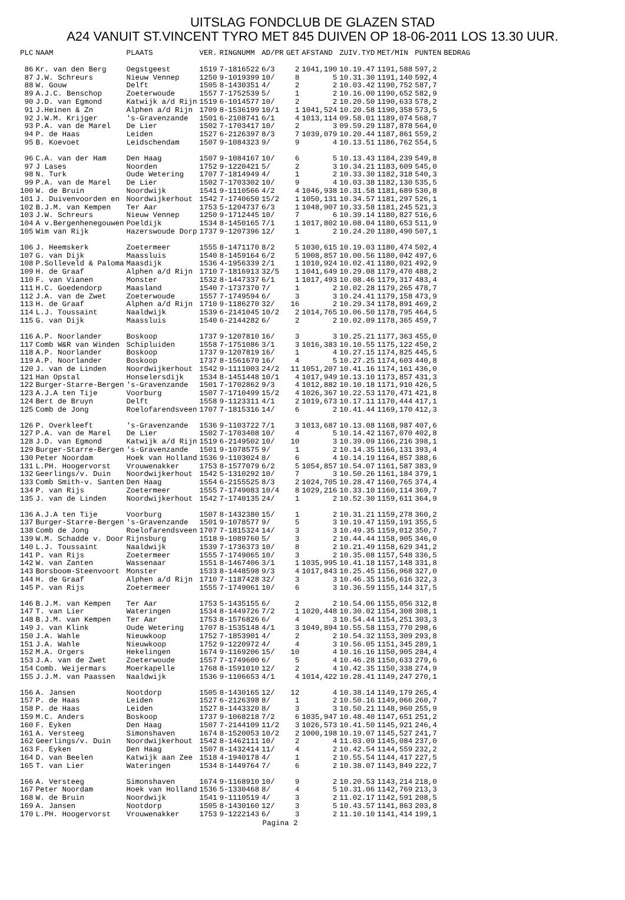UITSLAG FONDCLUB DE GLAZEN STAD
A24 VANUIT ST.VINCENT TYRO MET 845 DUIVEN OP 18-06-2011 LOS 13.30 UUR.
| PLC | NAAM | PLAATS | VER. | RINGNUMM | AD/PR | GET | AFSTAND | ZUIV.TYD | MET/MIN | PUNTEN | BEDRAG |
| --- | --- | --- | --- | --- | --- | --- | --- | --- | --- | --- | --- |
| 86 | Kr. van den Berg | Oegstgeest | 1519 | 7-1816522 | 6/3 | 2 | 1041,190 | 10.19.47 | 1191,588 | 597,2 | |
| 87 | J.W. Schreurs | Nieuw Vennep | 1250 | 9-1019399 | 10/ | 8 | 5 | 10.31.30 | 1191,140 | 592,4 | |
| 88 | W. Gouw | Delft | 1505 | 8-1430351 | 4/ | 2 | 2 | 10.03.42 | 1190,752 | 587,7 | |
| 89 | A.J.C. Benschop | Zoeterwoude | 1557 | 7-1752539 | 5/ | 1 | 2 | 10.16.00 | 1190,652 | 582,9 | |
| 90 | J.D. van Egmond | Katwijk a/d Rijn | 1519 | 6-1014577 | 10/ | 2 | 2 | 10.20.50 | 1190,633 | 578,2 | |
| 91 | J.Heinen & Zn | Alphen a/d Rijn | 1709 | 8-1536199 | 10/1 | 1 | 1041,524 | 10.20.58 | 1190,358 | 573,5 | |
| 92 | J.W.M. Krijger | 's-Gravenzande | 1501 | 6-2108741 | 6/1 | 4 | 1013,114 | 09.58.01 | 1189,074 | 568,7 | |
| 93 | P.A. van de Marel | De Lier | 1502 | 7-1703417 | 10/ | 2 | 3 | 09.59.29 | 1187,878 | 564,0 | |
| 94 | P. de Haas | Leiden | 1527 | 6-2126397 | 8/3 | 7 | 1039,079 | 10.20.44 | 1187,861 | 559,2 | |
| 95 | B. Koevoet | Leidschendam | 1507 | 9-1084323 | 9/ | 9 | 4 | 10.13.51 | 1186,762 | 554,5 | |
| 96 | C.A. van der Ham | Den Haag | 1507 | 9-1084167 | 10/ | 6 | 5 | 10.13.43 | 1184,239 | 549,8 | |
| 97 | J Lases | Noorden | 1752 | 9-1220421 | 5/ | 2 | 3 | 10.34.21 | 1183,609 | 545,0 | |
| 98 | N. Turk | Oude Wetering | 1707 | 7-1814949 | 4/ | 1 | 2 | 10.33.30 | 1182,318 | 540,3 | |
| 99 | P.A. van de Marel | De Lier | 1502 | 7-1703302 | 10/ | 9 | 4 | 10.03.38 | 1182,130 | 535,5 | |
| 100 | W. de Bruin | Noordwijk | 1541 | 9-1110566 | 4/2 | 4 | 1046,938 | 10.31.58 | 1181,689 | 530,8 | |
| 101 | J. Duivenvoorden en | Noordwijkerhout | 1542 | 7-1740650 | 15/2 | 1 | 1050,131 | 10.34.57 | 1181,297 | 526,1 | |
| 102 | B.J.M. van Kempen | Ter Aar | 1753 | 5-1204737 | 6/3 | 1 | 1048,907 | 10.33.58 | 1181,245 | 521,3 | |
| 103 | J.W. Schreurs | Nieuw Vennep | 1250 | 9-1712445 | 10/ | 7 | 6 | 10.39.14 | 1180,827 | 516,6 | |
| 104 | A v.Bergenhenegouwen | Poeldijk | 1534 | 8-1450165 | 7/1 | 1 | 1017,802 | 10.08.04 | 1180,653 | 511,9 | |
| 105 | Wim van Rijk | Hazerswoude Dorp | 1737 | 9-1207396 | 12/ | 1 | 2 | 10.24.20 | 1180,490 | 507,1 | |
| 106 | J. Heemskerk | Zoetermeer | 1555 | 8-1471170 | 8/2 | 5 | 1030,615 | 10.19.03 | 1180,474 | 502,4 | |
| 107 | G. van Dijk | Maassluis | 1540 | 8-1459164 | 6/2 | 5 | 1008,857 | 10.00.56 | 1180,042 | 497,6 | |
| 108 | P.Solleveld & Paloma | Maasdijk | 1536 | 4-1956339 | 2/1 | 1 | 1010,924 | 10.02.41 | 1180,021 | 492,9 | |
| 109 | H. de Graaf | Alphen a/d Rijn | 1710 | 7-1816913 | 32/5 | 1 | 1041,649 | 10.29.08 | 1179,470 | 488,2 | |
| 110 | F. van Vianen | Monster | 1532 | 8-1447337 | 6/1 | 1 | 1017,493 | 10.08.46 | 1179,317 | 483,4 | |
| 111 | H.C. Goedendorp | Maasland | 1540 | 7-1737370 | 7/ | 1 | 2 | 10.02.28 | 1179,265 | 478,7 | |
| 112 | J.A. van de Zwet | Zoeterwoude | 1557 | 7-1749594 | 6/ | 3 | 3 | 10.24.41 | 1179,158 | 473,9 | |
| 113 | H. de Graaf | Alphen a/d Rijn | 1710 | 9-1186270 | 32/ | 16 | 2 | 10.29.34 | 1178,891 | 469,2 | |
| 114 | L.J. Toussaint | Naaldwijk | 1539 | 6-2141045 | 10/2 | 2 | 1014,765 | 10.06.50 | 1178,795 | 464,5 | |
| 115 | G. van Dijk | Maassluis | 1540 | 6-2144282 | 6/ | 2 | 2 | 10.02.09 | 1178,365 | 459,7 | |
| 116 | A.P. Noorlander | Boskoop | 1737 | 9-1207810 | 16/ | 3 | 3 | 10.25.21 | 1177,363 | 455,0 | |
| 117 | Comb W&R van Winden | Schipluiden | 1558 | 7-1751086 | 3/1 | 3 | 1016,383 | 10.10.55 | 1175,122 | 450,2 | |
| 118 | A.P. Noorlander | Boskoop | 1737 | 9-1207819 | 16/ | 1 | 4 | 10.27.15 | 1174,825 | 445,5 | |
| 119 | A.P. Noorlander | Boskoop | 1737 | 8-1561670 | 16/ | 4 | 5 | 10.27.25 | 1174,603 | 440,8 | |
| 120 | J. van de Linden | Noordwijkerhout | 1542 | 9-1111003 | 24/2 | 11 | 1051,207 | 10.41.16 | 1174,161 | 436,0 | |
| 121 | Han Opstal | Honselersdijk | 1534 | 8-1451448 | 10/1 | 4 | 1017,949 | 10.13.10 | 1173,857 | 431,3 | |
| 122 | Burger-Starre-Bergen | 's-Gravenzande | 1501 | 7-1702862 | 9/3 | 4 | 1012,882 | 10.10.18 | 1171,910 | 426,5 | |
| 123 | A.J.A ten Tije | Voorburg | 1507 | 7-1710499 | 15/2 | 4 | 1026,367 | 10.22.53 | 1170,471 | 421,8 | |
| 124 | Bert de Bruyn | Delft | 1558 | 9-1123311 | 4/1 | 2 | 1019,673 | 10.17.11 | 1170,444 | 417,1 | |
| 125 | Comb de Jong | Roelofarendsveen | 1707 | 7-1815316 | 14/ | 6 | 2 | 10.41.44 | 1169,170 | 412,3 | |
| 126 | P. Overkleeft | 's-Gravenzande | 1536 | 9-1103722 | 7/1 | 3 | 1013,687 | 10.13.08 | 1168,987 | 407,6 | |
| 127 | P.A. van de Marel | De Lier | 1502 | 7-1703408 | 10/ | 4 | 5 | 10.14.42 | 1167,070 | 402,8 | |
| 128 | J.D. van Egmond | Katwijk a/d Rijn | 1519 | 6-2149502 | 10/ | 10 | 3 | 10.39.09 | 1166,216 | 398,1 | |
| 129 | Burger-Starre-Bergen | 's-Gravenzande | 1501 | 9-1078575 | 9/ | 1 | 2 | 10.14.35 | 1166,131 | 393,4 | |
| 130 | Peter Noordam | Hoek van Holland | 1536 | 9-1103024 | 8/ | 6 | 4 | 10.14.19 | 1164,857 | 388,6 | |
| 131 | L.PH. Hoogervorst | Vrouwenakker | 1753 | 8-1577079 | 6/2 | 5 | 1054,857 | 10.54.07 | 1161,587 | 383,9 | |
| 132 | Geerlings/v. Duin | Noordwijkerhout | 1542 | 5-1310292 | 10/ | 7 | 3 | 10.50.26 | 1161,184 | 379,1 | |
| 133 | Comb Smith-v. Santen | Den Haag | 1554 | 6-2155525 | 8/3 | 2 | 1024,705 | 10.28.47 | 1160,765 | 374,4 | |
| 134 | P. van Rijs | Zoetermeer | 1555 | 7-1749083 | 10/4 | 8 | 1029,216 | 10.33.10 | 1160,114 | 369,7 | |
| 135 | J. van de Linden | Noordwijkerhout | 1542 | 7-1740135 | 24/ | 1 | 2 | 10.52.30 | 1159,611 | 364,9 | |
| 136 | A.J.A ten Tije | Voorburg | 1507 | 8-1432380 | 15/ | 1 | 2 | 10.31.21 | 1159,278 | 360,2 | |
| 137 | Burger-Starre-Bergen | 's-Gravenzande | 1501 | 9-1078577 | 9/ | 5 | 3 | 10.19.47 | 1159,191 | 355,5 | |
| 138 | Comb de Jong | Roelofarendsveen | 1707 | 7-1815324 | 14/ | 3 | 3 | 10.49.35 | 1159,012 | 350,7 | |
| 139 | W.M. Schadde v. Door | Rijnsburg | 1518 | 9-1089760 | 5/ | 3 | 2 | 10.44.44 | 1158,905 | 346,0 | |
| 140 | L.J. Toussaint | Naaldwijk | 1539 | 7-1736373 | 10/ | 8 | 2 | 10.21.49 | 1158,629 | 341,2 | |
| 141 | P. van Rijs | Zoetermeer | 1555 | 7-1749065 | 10/ | 3 | 2 | 10.35.08 | 1157,548 | 336,5 | |
| 142 | W. van Zanten | Wassenaar | 1551 | 8-1467406 | 3/1 | 1 | 1035,995 | 10.41.18 | 1157,148 | 331,8 | |
| 143 | Borsboom-Steenvoort | Monster | 1533 | 8-1448598 | 9/3 | 4 | 1017,843 | 10.25.45 | 1156,968 | 327,0 | |
| 144 | H. de Graaf | Alphen a/d Rijn | 1710 | 7-1187428 | 32/ | 3 | 3 | 10.46.35 | 1156,616 | 322,3 | |
| 145 | P. van Rijs | Zoetermeer | 1555 | 7-1749061 | 10/ | 6 | 3 | 10.36.59 | 1155,144 | 317,5 | |
| 146 | B.J.M. van Kempen | Ter Aar | 1753 | 5-1435155 | 6/ | 2 | 2 | 10.54.06 | 1155,056 | 312,8 | |
| 147 | T. van Lier | Wateringen | 1534 | 8-1449726 | 7/2 | 1 | 1020,448 | 10.30.02 | 1154,308 | 308,1 | |
| 148 | B.J.M. van Kempen | Ter Aar | 1753 | 8-1576826 | 6/ | 4 | 3 | 10.54.44 | 1154,251 | 303,3 | |
| 149 | J. van Klink | Oude Wetering | 1707 | 8-1535148 | 4/1 | 3 | 1049,894 | 10.55.58 | 1153,770 | 298,6 | |
| 150 | J.A. Wahle | Nieuwkoop | 1752 | 7-1853901 | 4/ | 2 | 2 | 10.54.32 | 1153,309 | 293,8 | |
| 151 | J.A. Wahle | Nieuwkoop | 1752 | 9-1220972 | 4/ | 4 | 3 | 10.56.05 | 1151,345 | 289,1 | |
| 152 | M.A. Orgers | Hekelingen | 1674 | 9-1169206 | 15/ | 10 | 4 | 10.16.16 | 1150,905 | 284,4 | |
| 153 | J.A. van de Zwet | Zoeterwoude | 1557 | 7-1749600 | 6/ | 5 | 4 | 10.46.28 | 1150,633 | 279,6 | |
| 154 | Comb. Weijermars | Moerkapelle | 1768 | 8-1591010 | 12/ | 2 | 4 | 10.42.35 | 1150,338 | 274,9 | |
| 155 | J.J.M. van Paassen | Naaldwijk | 1536 | 9-1106653 | 4/1 | 4 | 1014,422 | 10.28.41 | 1149,247 | 270,1 | |
| 156 | A. Jansen | Nootdorp | 1505 | 8-1430165 | 12/ | 12 | 4 | 10.38.14 | 1149,179 | 265,4 | |
| 157 | P. de Haas | Leiden | 1527 | 6-2126398 | 8/ | 1 | 2 | 10.50.16 | 1149,066 | 260,7 | |
| 158 | P. de Haas | Leiden | 1527 | 8-1443320 | 8/ | 3 | 3 | 10.50.21 | 1148,960 | 255,9 | |
| 159 | M.C. Anders | Boskoop | 1737 | 9-1068218 | 7/2 | 6 | 1035,947 | 10.48.40 | 1147,651 | 251,2 | |
| 160 | F. Eyken | Den Haag | 1507 | 7-2144109 | 11/2 | 3 | 1026,573 | 10.41.50 | 1145,921 | 246,4 | |
| 161 | A. Versteeg | Simonshaven | 1674 | 8-1520053 | 10/2 | 2 | 1000,198 | 10.19.07 | 1145,527 | 241,7 | |
| 162 | Geerlings/v. Duin | Noordwijkerhout | 1542 | 8-1462111 | 10/ | 2 | 4 | 11.03.09 | 1145,084 | 237,0 | |
| 163 | F. Eyken | Den Haag | 1507 | 8-1432414 | 11/ | 4 | 2 | 10.42.54 | 1144,559 | 232,2 | |
| 164 | D. van Beelen | Katwijk aan Zee | 1518 | 4-1940178 | 4/ | 1 | 2 | 10.55.54 | 1144,417 | 227,5 | |
| 165 | T. van Lier | Wateringen | 1534 | 8-1449764 | 7/ | 6 | 2 | 10.38.07 | 1143,849 | 222,7 | |
| 166 | A. Versteeg | Simonshaven | 1674 | 9-1168910 | 10/ | 9 | 2 | 10.20.53 | 1143,214 | 218,0 | |
| 167 | Peter Noordam | Hoek van Holland | 1536 | 5-1330468 | 8/ | 4 | 5 | 10.31.06 | 1142,769 | 213,3 | |
| 168 | W. de Bruin | Noordwijk | 1541 | 9-1110519 | 4/ | 3 | 2 | 11.02.17 | 1142,591 | 208,5 | |
| 169 | A. Jansen | Nootdorp | 1505 | 8-1430160 | 12/ | 3 | 5 | 10.43.57 | 1141,863 | 203,8 | |
| 170 | L.PH. Hoogervorst | Vrouwenakker | 1753 | 9-1222143 | 6/ | 3 | 2 | 11.10.10 | 1141,414 | 199,1 | |
Pagina 2